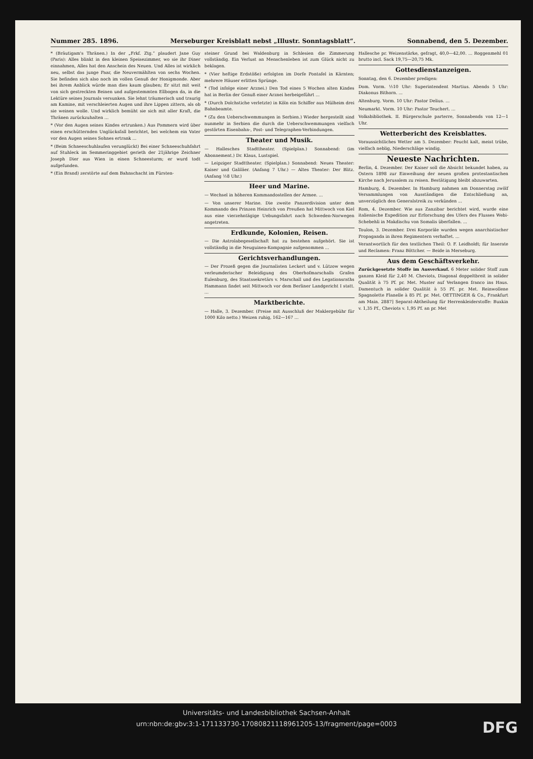Nummer 285. 1896. Merseburger Kreisblatt nebst „Illustr. Sonntagsblatt“. Sonnabend, den 5. Dezember.
* (Bräutigam's Thränen.) In der „Frkf. Ztg.“ plaudert Jane Guy (Paris): Alles blinkt in den kleinen Speisezimmer, wo sie ihr Diner einnahmen, Alles hat den Anschein des Neuen. Und Alles ist wirklich neu, selbst das junge Paar, die Neuvermählten von sechs Wochen. Sie befinden sich also noch im vollen Genuß der Honigmonde. Aber bei ihrem Anblick würde man dies kaum glauben; Er sitzt mit weit von sich gestreckten Beinen und aufgestemmten Ellbogen da, in die Lektüre seines Journals versunken. Sie lehnt träumerisch und traurig am Kamine, mit verschleierten Augen und ihre Lippen zittern, als ob sie weinen wolle. Und wirklich bemüht sie sich mit aller Kraft, die Thränen zurückzuhalten ...
* (Vor den Augen seines Kindes ertrunken.) Aus Pommern wird über einen erschütternden Unglücksfall berichtet, bei welchem ein Vater vor den Augen seines Sohnes ertrank ...
* (Beim Schneeschuhlaufen verunglückt) Bei einer Schneeschuhfahrt auf Stuhleck im Semmeringgebiet gerieth der 21jährige Zeichner Joseph Dier aus Wien in einen Schneesturm; er wurd todt aufgefunden.
* (Ein Brand) zerstörte auf dem Bahnschacht im Fürsten-
steiner Grund bei Waldenburg in Schlesien die Zimmerung vollständig. Ein Verlust an Menschenleben ist zum Glück nicht zu beklagen.
* (Vier heftige Erdstöße) erfolgten im Dorfe Pontafel in Kärnten; mehrere Häuser erlitten Sprünge.
* (Tod infolge einer Arznei.) Den Tod eines 5 Wochen alten Kindes hat in Berlin der Genuß einer Arznei herbeigeführt ...
* (Durch Dolchstiche verletzte) in Köln ein Schiffer aus Mülheim drei Bahnbeamte.
* (Zu den Ueberschwemmungen in Serbien.) Wieder hergestellt sind nunmehr in Serbien die durch die Ueberschwemmungen vielfach gestörten Eisenbahn-, Post- und Telegraphen-Verbindungen.
Theater und Musik.
— Hallesches Stadttheater. (Spielplan.) Sonnabend: (im Abonnement.) Dr. Klaus, Lustspiel.
— Leipziger Stadttheater. (Spielplan.) Sonnabend: Neues Theater: Kaiser und Galiläer. (Anfang 7 Uhr.) — Altes Theater: Der Blitz. (Anfang ½8 Uhr.)
Heer und Marine.
— Wechsel in höheren Kommandostellen der Armee. ...
— Von unserer Marine. Die zweite Panzerdivision unter dem Kommando des Prinzen Heinrich von Preußen hat Mittwoch von Kiel aus eine vierzehntägige Uebungsfahrt nach Schweden-Norwegen angetreten.
Erdkunde, Kolonien, Reisen.
— Die Astrolabegesellschaft hat zu bestehen aufgehört. Sie ist vollständig in die Neuguinea-Kompagnie aufgenommen ...
Gerichtsverhandlungen.
— Der Prozeß gegen die Journalisten Leckert und v. Lützow wegen verleumderischer Beleidigung des Oberhofmarschalls Grafen Eulenburg, des Staatssekretärs v. Marschall und des Legationsraths Hammann findet seit Mittwoch vor dem Berliner Landgericht I statt. ...
Marktberichte.
— Halle, 3. Dezember. (Preise mit Ausschluß der Maklergebühr für 1000 Kilo netto.) Weizen ruhig, 162—167 ...
Hallesche pr. Weizenstärke, gefragt, 40,0—42,00. ... Roggenmehl 01 brutto incl. Sack 19,75—20,75 Mk.
Gottesdienstanzeigen.
Sonntag, den 6. Dezember predigen:
Dom. Vorm. ½10 Uhr: Superintendent Martius. Abends 5 Uhr: Diakonus Bithorn. ...
Altenburg. Vorm. 10 Uhr: Pastor Delius. ...
Neumarkt. Vorm. 10 Uhr: Pastor Teuchert. ...
Volksbibliothek. II. Bürgerschule parterre, Sonnabends von 12—1 Uhr.
Wetterbericht des Kreisblattes.
Voraussichtliches Wetter am 5. Dezember: Feucht kalt, meist trübe, vielfach neblig, Niederschläge windig.
Neueste Nachrichten.
Berlin, 4. Dezember. Der Kaiser soll die Absicht bekundet haben, zu Ostern 1898 zur Einweihung der neuen großen protestantischen Kirche nach Jerusalem zu reisen. Bestätigung bleibt abzuwarten.
Hamburg, 4. Dezember. In Hamburg nahmen am Donnerstag zwölf Versammlungen von Ausständigen die Entschließung an, unverzüglich den Generalstreik zu verkünden ...
Rom, 4. Dezember. Wie aus Zanzibar berichtet wird, wurde eine italienische Expedition zur Erforschung des Ufers des Flusses Webi-Schebehli in Makdischu von Somalis überfallen. ...
Toulon, 3. Dezember. Drei Korporäle wurden wegen anarchistischer Propaganda in ihren Regimentern verhaftet. ...
Verantwortlich für den textlichen Theil: O. F. Leidholdt; für Inserate und Reclamen: Franz Böttcher. — Beide in Merseburg.
Aus dem Geschäftsverkehr.
Zurückgesetzte Stoffe im Ausverkauf. 6 Meter solider Stoff zum ganzen Kleid für 2,40 M. Cheviots, Diagonal doppeltbreit in solider Qualität à 75 Pf. pr. Met. Muster auf Verlangen franco ins Haus. Damentuch in solider Qualität à 55 Pf. pr. Met. Reinwollene Spagnolette Flanelle à 85 Pf. pr. Met. OETTINGER & Co., Frankfurt am Main. 2887] Separat-Abtheilung für Herrenkleiderstoffe: Buxkin v. 1,35 Pf., Cheviots v. 1,95 Pf. an pr. Met
Universitäts- und Landesbibliothek Sachsen-Anhalt
urn:nbn:de:gbv:3:1-171133730-17080821118961205-13/fragment/page=0003
DFG